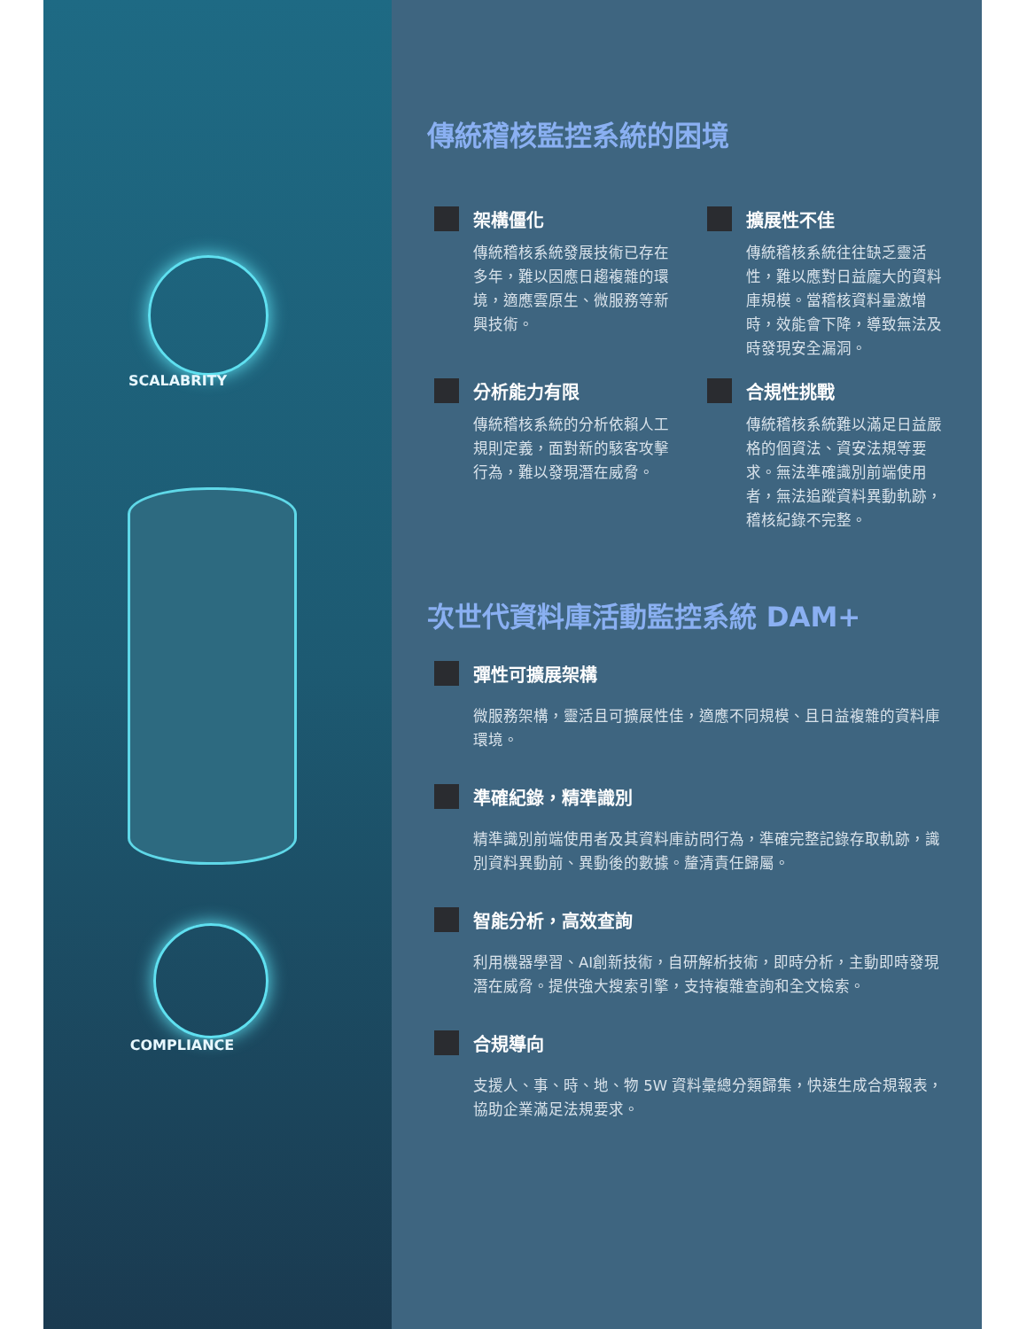SCALABRITY
COMPLIANCE
傳統稽核監控系統的困境
架構僵化
傳統稽核系統發展技術已存在多年，難以因應日趨複雜的環境，適應雲原生、微服務等新興技術。
擴展性不佳
傳統稽核系統往往缺乏靈活性，難以應對日益龐大的資料庫規模。當稽核資料量激增時，效能會下降，導致無法及時發現安全漏洞。
分析能力有限
傳統稽核系統的分析依賴人工規則定義，面對新的駭客攻擊行為，難以發現潛在威脅。
合規性挑戰
傳統稽核系統難以滿足日益嚴格的個資法、資安法規等要求。無法準確識別前端使用者，無法追蹤資料異動軌跡，稽核紀錄不完整。
次世代資料庫活動監控系統 DAM+
彈性可擴展架構
微服務架構，靈活且可擴展性佳，適應不同規模、且日益複雜的資料庫環境。
準確紀錄，精準識別
精準識別前端使用者及其資料庫訪問行為，準確完整記錄存取軌跡，識別資料異動前、異動後的數據。釐清責任歸屬。
智能分析，高效查詢
利用機器學習、AI創新技術，自研解析技術，即時分析，主動即時發現潛在威脅。提供強大搜索引擎，支持複雜查詢和全文檢索。
合規導向
支援人、事、時、地、物 5W 資料彙總分類歸集，快速生成合規報表，協助企業滿足法規要求。